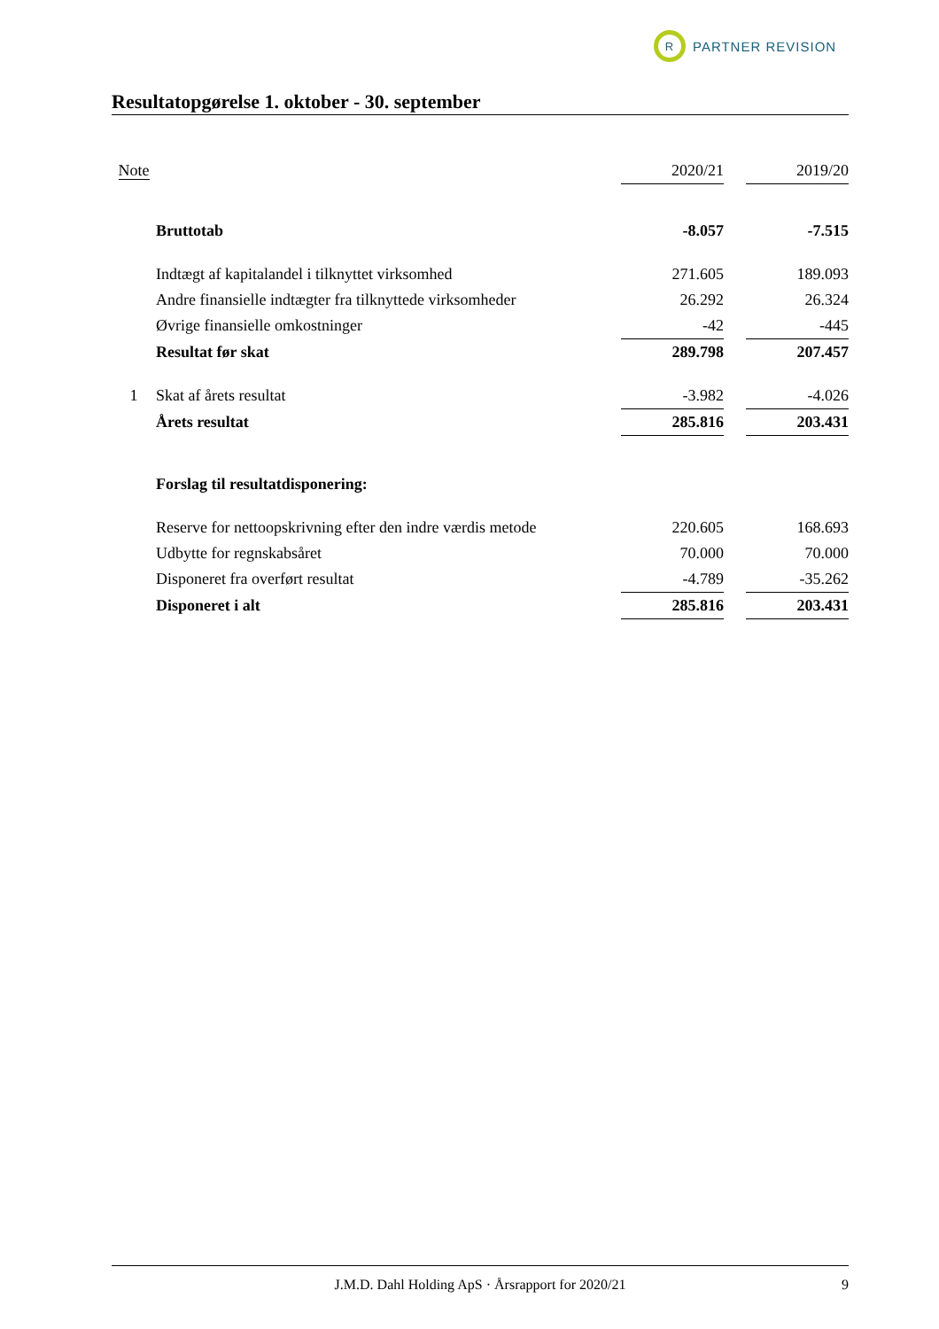R
PARTNER REVISION
Resultatopgørelse 1. oktober - 30. september
| Note | | 2020/21 | | 2019/20 |
| | Bruttotab | -8.057 | | -7.515 |
| | Indtægt af kapitalandel i tilknyttet virksomhed | 271.605 | | 189.093 |
| | Andre finansielle indtægter fra tilknyttede virksomheder | 26.292 | | 26.324 |
| | Øvrige finansielle omkostninger | -42 | | -445 |
| | Resultat før skat | 289.798 | | 207.457 |
| 1 | Skat af årets resultat | -3.982 | | -4.026 |
| | Årets resultat | 285.816 | | 203.431 |
| | Forslag til resultatdisponering: | | | |
| | Reserve for nettoopskrivning efter den indre værdis metode | 220.605 | | 168.693 |
| | Udbytte for regnskabsåret | 70.000 | | 70.000 |
| | Disponeret fra overført resultat | -4.789 | | -35.262 |
| | Disponeret i alt | 285.816 | | 203.431 |
J.M.D. Dahl Holding ApS · Årsrapport for 2020/21 9